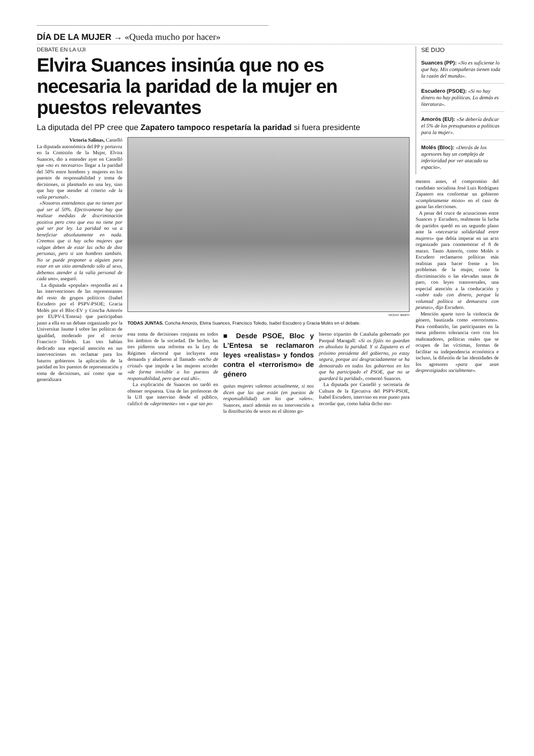DÍA DE LA MUJER → «Queda mucho por hacer»
DEBATE EN LA UJI
Elvira Suances insinúa que no es necesaria la paridad de la mujer en puestos relevantes
La diputada del PP cree que Zapatero tampoco respetaría la paridad si fuera presidente
Victoria Salinas, Castelló
La diputada autonómica del PP y portavoz en la Comisión de la Mujer, Elvira Suances, dio a entender ayer en Castelló que «no es necesario» llegar a la paridad del 50% entre hombres y mujeres en los puestos de responsabilidad y toma de decisiones, ni plasmarlo en una ley, sino que hay que atender al criterio «de la valía personal».
«Nosotros entendemos que no tienen por qué ser al 50%. Efectivamente hay que realizar medidas de discriminación positiva pero creo que eso no tiene por qué ser por ley. La paridad no va a beneficiar absolutamente en nada. Creemos que si hay ocho mujeres que valgan deben de estar las ocho de diez personas, pero si son hombres también. No se puede proponer a alguien para estar en un sitio atendiendo sólo al sexo, debemos atender a la valía personal de cada uno», aseguró.
La diputada «popular» respondía así a las intervenciones de las representantes del resto de grupos políticos (Isabel Escudero por el PSPV-PSOE; Gracia Molés por el Bloc-EV y Concha Amorós por EUPV-L'Entesa) que participaban junto a ella en un debate organizado por la Universitat Jaume I sobre las políticas de igualdad, moderado por el rector Francisco Toledo. Las tres habían dedicado una especial atención en sus intervenciones en reclamar para los futuros gobiernos la aplicación de la paridad en los puestos de representación y toma de decisiones, así como que se generalizara
VICENT MARTI
TODAS JUNTAS. Concha Amorós, Elvira Suances, Francisco Toledo, Isabel Escudero y Gracia Molés en el debate.
esta toma de decisiones conjunta en todos los ámbitos de la sociedad. De hecho, las tres pidieron una reforma en la Ley de Régimen electoral que incluyera esta demanda y aludieron al llamado «techo de cristal» que impide a las mujeres acceder «de forma invisible a los puestos de responsabilidad, pero que está ahí».
La explicación de Suances no tardó en obtener respuesta. Una de las profesoras de la UJI que intervino desde el público, calificó de «deprimente» ver « que tan po-
■ Desde PSOE, Bloc y L'Entesa se reclamaron leyes «realistas» y fondos contra el «terrorismo» de género
quitas mujeres valemos actualmente, si nos dicen que las que están (en puestos de responsabilidad) son las que valen». Suances, atacó además en su intervención a la distribución de sexos en el último go-
bierno tripartito de Cataluña gobernado por Pasqual Maragall: «Si os fijáis no guardan en absoluto la paridad. Y si Zapatero es el próximo presidente del gobierno, yo estoy segura, porque así desgraciadamente se ha demostrado en todos los gobiernos en los que ha participado el PSOE, que no se guardará la paridad», comentó Suances.
La diputada por Castelló y secretaria de Cultura de la Ejecutiva del PSPV-PSOE, Isabel Escudero, intervino en este punto para recordar que, como había dicho mo-
SE DIJO
Suances (PP): «No es suficiente lo que hay. Mis compañeras tienen toda la razón del mundo».
Escudero (PSOE): «Si no hay dinero no hay políticas. Lo demás es literatura».
Amorós (EU): «Se debería dedicar el 5% de los presupuestos a políticas para la mujer».
Molés (Bloc): «Detrás de los agresores hay un complejo de inferioridad por ver atacado su espacio».
mentos antes, el compromiso del candidato socialista José Luis Rodríguez Zapatero era conformar un gobierno «completamente mixto» en el caso de ganar las elecciones.
A pesar del cruce de acusaciones entre Suances y Escudero, realmente la lucha de partidos quedó en un segundo plano ante la «necesaria solidaridad entre mujeres» que debía imperar en un acto organizado para conmemorar el 8 de marzo. Tanto Amorós, como Molés o Escudero reclamaron políticas más realistas para hacer frente a los problemas de la mujer, como la discriminación o las elevadas tasas de paro, con leyes transversales, una especial atención a la coeducación y «sobre todo con dinero, porque la voluntad política se demuestra con pesetas», dijo Escudero.
Mención aparte tuvo la violencia de género, bautizada como «terrorismo». Para combatirlo, las participantes en la mesa pidieron tolerancia cero con los maltratadores, políticas reales que se ocupen de las víctimas, formas de facilitar su independencia económica e incluso, la difusión de las identidades de los agresores «para que sean desprestigiados socialmente».